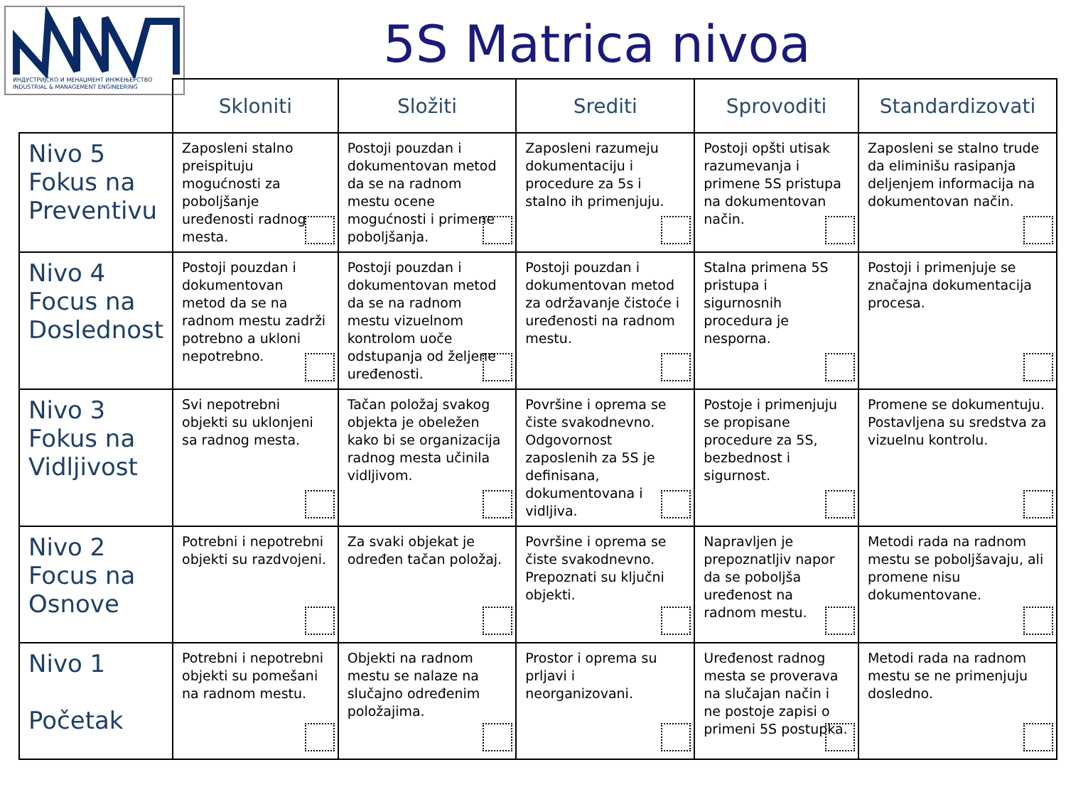ИНДУСТРИЈСКО И МЕНАЏМЕНТ ИНЖЕЊЕРСТВО
INDUSTRIAL & MANAGEMENT ENGINEERING
5S Matrica nivoa
| | Skloniti | Složiti | Srediti | Sprovoditi | Standardizovati |
| --- | --- | --- | --- | --- | --- |
| Nivo 5 Fokus na Preventivu | Zaposleni stalno preispituju mogućnosti za poboljšanje uređenosti radnog mesta. | Postoji pouzdan i dokumentovan metod da se na radnom mestu ocene mogućnosti i primene poboljšanja. | Zaposleni razumeju dokumentaciju i procedure za 5s i stalno ih primenjuju. | Postoji opšti utisak razumevanja i primene 5S pristupa na dokumentovan način. | Zaposleni se stalno trude da eliminišu rasipanja deljenjem informacija na dokumentovan način. |
| Nivo 4 Focus na Doslednost | Postoji pouzdan i dokumentovan metod da se na radnom mestu zadrži potrebno a ukloni nepotrebno. | Postoji pouzdan i dokumentovan metod da se na radnom mestu vizuelnom kontrolom uoče odstupanja od željene uređenosti. | Postoji pouzdan i dokumentovan metod za održavanje čistoće i uređenosti na radnom mestu. | Stalna primena 5S pristupa i sigurnosnih procedura je nesporna. | Postoji i primenjuje se značajna dokumentacija procesa. |
| Nivo 3 Fokus na Vidljivost | Svi nepotrebni objekti su uklonjeni sa radnog mesta. | Tačan položaj svakog objekta je obeležen kako bi se organizacija radnog mesta učinila vidljivom. | Površine i oprema se čiste svakodnevno. Odgovornost zaposlenih za 5S je definisana, dokumentovana i vidljiva. | Postoje i primenjuju se propisane procedure za 5S, bezbednost i sigurnost. | Promene se dokumentuju. Postavljena su sredstva za vizuelnu kontrolu. |
| Nivo 2 Focus na Osnove | Potrebni i nepotrebni objekti su razdvojeni. | Za svaki objekat je određen tačan položaj. | Površine i oprema se čiste svakodnevno. Prepoznati su ključni objekti. | Napravljen je prepoznatljiv napor da se poboljša uređenost na radnom mestu. | Metodi rada na radnom mestu se poboljšavaju, ali promene nisu dokumentovane. |
| Nivo 1 Početak | Potrebni i nepotrebni objekti su pomešani na radnom mestu. | Objekti na radnom mestu se nalaze na slučajno određenim položajima. | Prostor i oprema su prljavi i neorganizovani. | Uređenost radnog mesta se proverava na slučajan način i ne postoje zapisi o primeni 5S postupka. | Metodi rada na radnom mestu se ne primenjuju dosledno. |